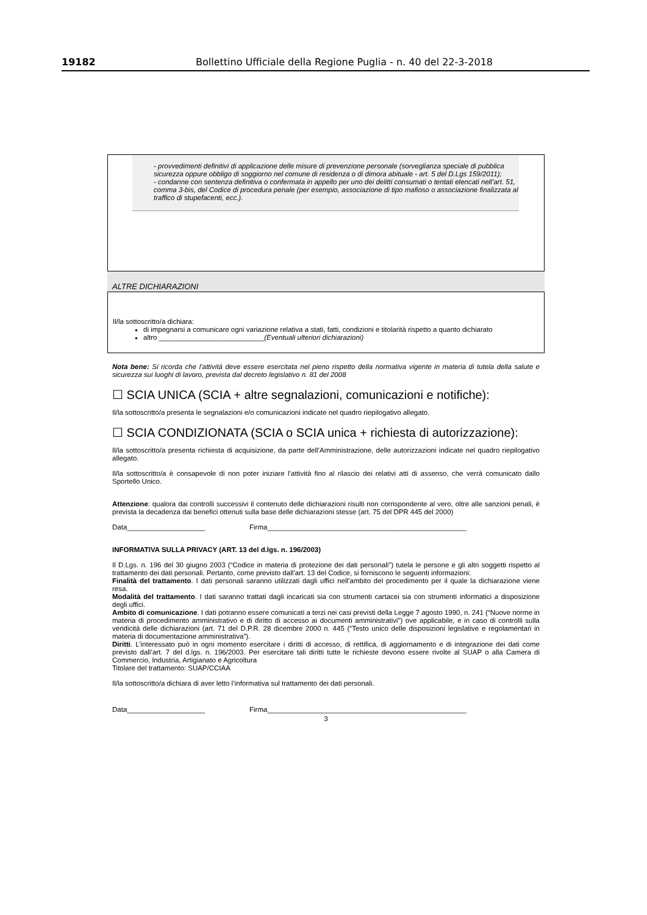19182 Bollettino Ufficiale della Regione Puglia - n. 40 del 22-3-2018
- provvedimenti definitivi di applicazione delle misure di prevenzione personale (sorveglianza speciale di pubblica sicurezza oppure obbligo di soggiorno nel comune di residenza o di dimora abituale - art. 5 del D.Lgs 159/2011);
- condanne con sentenza definitiva o confermata in appello per uno dei delitti consumati o tentati elencati nell’art. 51, comma 3-bis, del Codice di procedura penale (per esempio, associazione di tipo mafioso o associazione finalizzata al traffico di stupefacenti, ecc.).
ALTRE DICHIARAZIONI
Il/la sottoscritto/a dichiara:
di impegnarsi a comunicare ogni variazione relativa a stati, fatti, condizioni e titolarità rispetto a quanto dichiarato
altro ___________________________(Eventuali ulteriori dichiarazioni)
Nota bene: Si ricorda che l’attività deve essere esercitata nel pieno rispetto della normativa vigente in materia di tutela della salute e sicurezza sui luoghi di lavoro, prevista dal decreto legislativo n. 81 del 2008
☐ SCIA UNICA (SCIA + altre segnalazioni, comunicazioni e notifiche):
Il/la sottoscritto/a presenta le segnalazioni e/o comunicazioni indicate nel quadro riepilogativo allegato.
☐ SCIA CONDIZIONATA (SCIA o SCIA unica + richiesta di autorizzazione):
Il/la sottoscritto/a presenta richiesta di acquisizione, da parte dell’Amministrazione, delle autorizzazioni indicate nel quadro riepilogativo allegato.
Il/la sottoscritto/a è consapevole di non poter iniziare l’attività fino al rilascio dei relativi atti di assenso, che verrà comunicato dallo Sportello Unico.
Attenzione: qualora dai controlli successivi il contenuto delle dichiarazioni risulti non corrispondente al vero, oltre alle sanzioni penali, è prevista la decadenza dai benefici ottenuti sulla base delle dichiarazioni stesse (art. 75 del DPR 445 del 2000)
Data____________________ Firma___________________________________________________
INFORMATIVA SULLA PRIVACY (ART. 13 del d.lgs. n. 196/2003)
Il D.Lgs. n. 196 del 30 giugno 2003 (“Codice in materia di protezione dei dati personali”) tutela le persone e gli altri soggetti rispetto al trattamento dei dati personali. Pertanto, come previsto dall’art. 13 del Codice, si forniscono le seguenti informazioni:
Finalità del trattamento. I dati personali saranno utilizzati dagli uffici nell’ambito del procedimento per il quale la dichiarazione viene resa.
Modalità del trattamento. I dati saranno trattati dagli incaricati sia con strumenti cartacei sia con strumenti informatici a disposizione degli uffici.
Ambito di comunicazione. I dati potranno essere comunicati a terzi nei casi previsti della Legge 7 agosto 1990, n. 241 (“Nuove norme in materia di procedimento amministrativo e di diritto di accesso ai documenti amministrativi”) ove applicabile, e in caso di controlli sulla veridicità delle dichiarazioni (art. 71 del D.P.R. 28 dicembre 2000 n. 445 (“Testo unico delle disposizioni legislative e regolamentari in materia di documentazione amministrativa”).
Diritti. L’interessato può in ogni momento esercitare i diritti di accesso, di rettifica, di aggiornamento e di integrazione dei dati come previsto dall’art. 7 del d.lgs. n. 196/2003. Per esercitare tali diritti tutte le richieste devono essere rivolte al SUAP o alla Camera di Commercio, Industria, Artigianato e Agricoltura
Titolare del trattamento: SUAP/CCIAA
Il/la sottoscritto/a dichiara di aver letto l’informativa sul trattamento dei dati personali.
Data____________________ Firma___________________________________________________
3